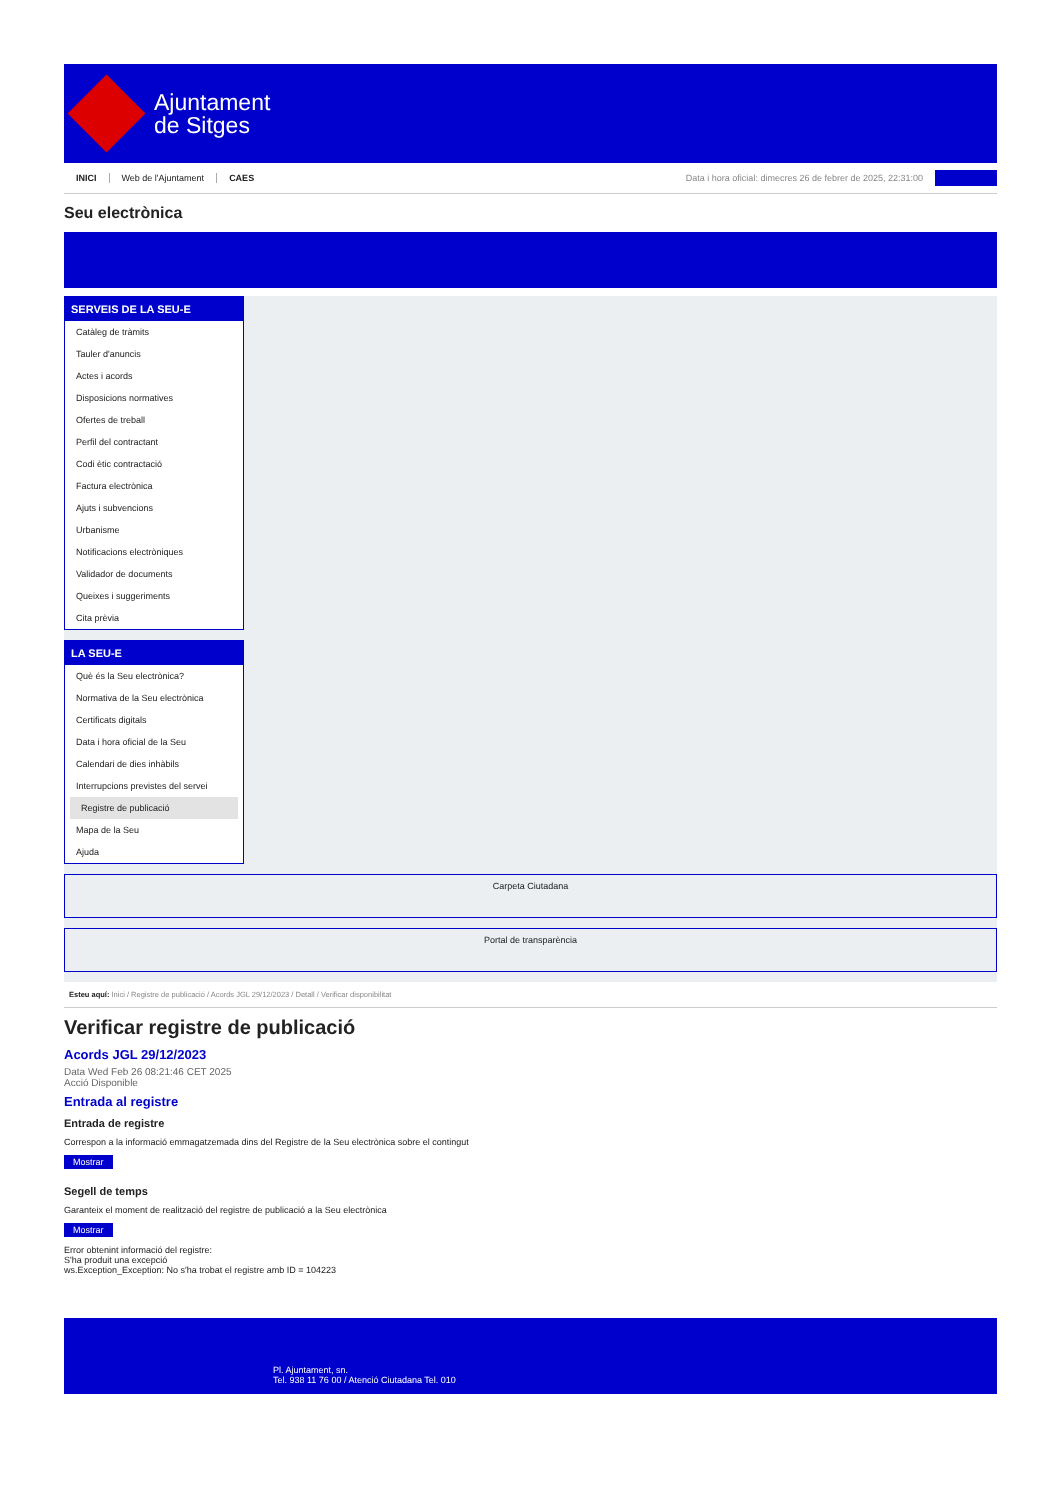Ajuntament
de Sitges
INICI Web de l'Ajuntament CAES Data i hora oficial: dimecres 26 de febrer de 2025, 22:31:00
Seu electrònica
SERVEIS DE LA SEU-E
Catàleg de tràmits
Tauler d'anuncis
Actes i acords
Disposicions normatives
Ofertes de treball
Perfil del contractant
Codi ètic contractació
Factura electrònica
Ajuts i subvencions
Urbanisme
Notificacions electròniques
Validador de documents
Queixes i suggeriments
Cita prèvia
LA SEU-E
Què és la Seu electrònica?
Normativa de la Seu electrònica
Certificats digitals
Data i hora oficial de la Seu
Calendari de dies inhàbils
Interrupcions previstes del servei
Registre de publicació
Mapa de la Seu
Ajuda
Carpeta Ciutadana
Portal de transparència
Esteu aquí: Inici / Registre de publicació / Acords JGL 29/12/2023 / Detall / Verificar disponibilitat
Verificar registre de publicació
Acords JGL 29/12/2023
Data Wed Feb 26 08:21:46 CET 2025
Acció Disponible
Entrada al registre
Entrada de registre
Correspon a la informació emmagatzemada dins del Registre de la Seu electrònica sobre el contingut
Mostrar
Segell de temps
Garanteix el moment de realització del registre de publicació a la Seu electrònica
Mostrar
Error obtenint informació del registre:
S'ha produit una excepció
ws.Exception_Exception: No s'ha trobat el registre amb ID = 104223
Pl. Ajuntament, sn.
Tel. 938 11 76 00 / Atenció Ciutadana Tel. 010